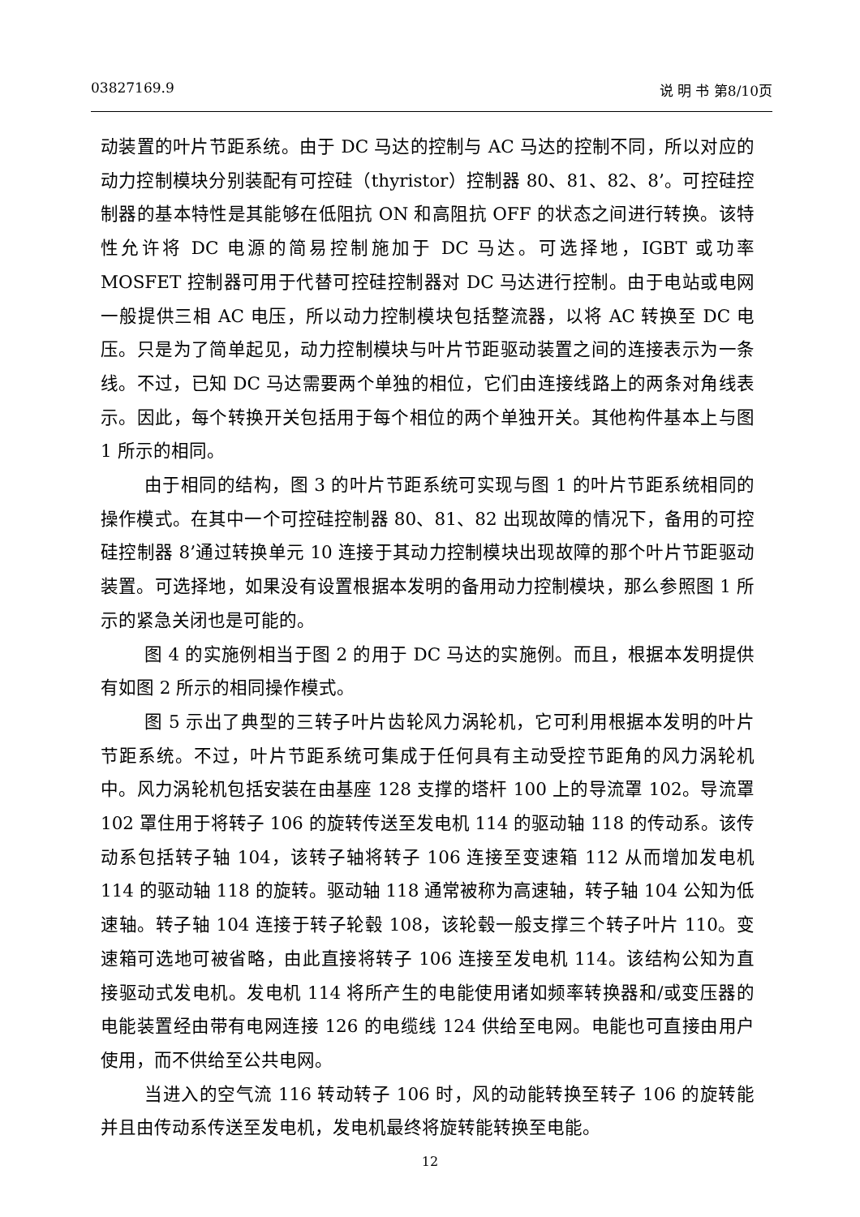03827169.9 说 明 书 第8/10页
动装置的叶片节距系统。由于 DC 马达的控制与 AC 马达的控制不同，所以对应的动力控制模块分别装配有可控硅（thyristor）控制器 80、81、82、8’。可控硅控制器的基本特性是其能够在低阻抗 ON 和高阻抗 OFF 的状态之间进行转换。该特性允许将 DC 电源的简易控制施加于 DC 马达。可选择地，IGBT 或功率 MOSFET 控制器可用于代替可控硅控制器对 DC 马达进行控制。由于电站或电网一般提供三相 AC 电压，所以动力控制模块包括整流器，以将 AC 转换至 DC 电压。只是为了简单起见，动力控制模块与叶片节距驱动装置之间的连接表示为一条线。不过，已知 DC 马达需要两个单独的相位，它们由连接线路上的两条对角线表示。因此，每个转换开关包括用于每个相位的两个单独开关。其他构件基本上与图 1 所示的相同。
由于相同的结构，图 3 的叶片节距系统可实现与图 1 的叶片节距系统相同的操作模式。在其中一个可控硅控制器 80、81、82 出现故障的情况下，备用的可控硅控制器 8’通过转换单元 10 连接于其动力控制模块出现故障的那个叶片节距驱动装置。可选择地，如果没有设置根据本发明的备用动力控制模块，那么参照图 1 所示的紧急关闭也是可能的。
图 4 的实施例相当于图 2 的用于 DC 马达的实施例。而且，根据本发明提供有如图 2 所示的相同操作模式。
图 5 示出了典型的三转子叶片齿轮风力涡轮机，它可利用根据本发明的叶片节距系统。不过，叶片节距系统可集成于任何具有主动受控节距角的风力涡轮机中。风力涡轮机包括安装在由基座 128 支撑的塔杆 100 上的导流罩 102。导流罩 102 罩住用于将转子 106 的旋转传送至发电机 114 的驱动轴 118 的传动系。该传动系包括转子轴 104，该转子轴将转子 106 连接至变速箱 112 从而增加发电机 114 的驱动轴 118 的旋转。驱动轴 118 通常被称为高速轴，转子轴 104 公知为低速轴。转子轴 104 连接于转子轮毂 108，该轮毂一般支撑三个转子叶片 110。变速箱可选地可被省略，由此直接将转子 106 连接至发电机 114。该结构公知为直接驱动式发电机。发电机 114 将所产生的电能使用诸如频率转换器和/或变压器的电能装置经由带有电网连接 126 的电缆线 124 供给至电网。电能也可直接由用户使用，而不供给至公共电网。
当进入的空气流 116 转动转子 106 时，风的动能转换至转子 106 的旋转能并且由传动系传送至发电机，发电机最终将旋转能转换至电能。
12